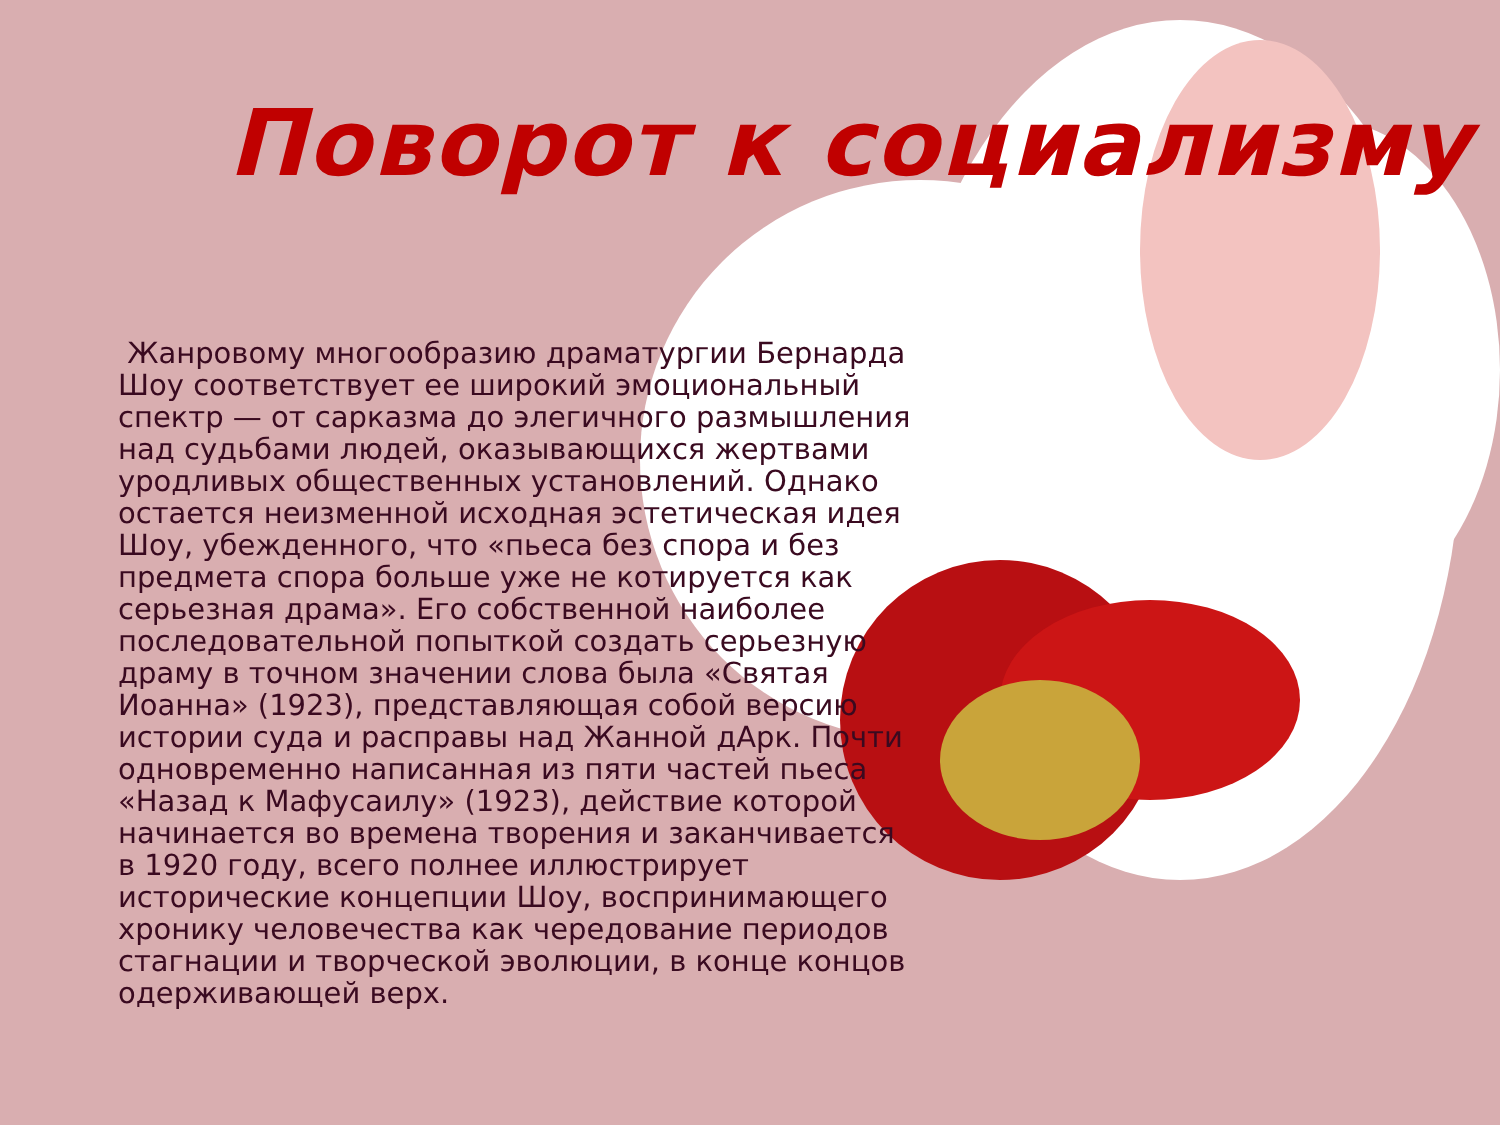Поворот к социализму
Жанровому многообразию драматургии Бернарда Шоу соответствует ее широкий эмоциональный спектр — от сарказма до элегичного размышления над судьбами людей, оказывающихся жертвами уродливых общественных установлений. Однако остается неизменной исходная эстетическая идея Шоу, убежденного, что «пьеса без спора и без предмета спора больше уже не котируется как серьезная драма». Его собственной наиболее последовательной попыткой создать серьезную драму в точном значении слова была «Святая Иоанна» (1923), представляющая собой версию истории суда и расправы над Жанной дАрк. Почти одновременно написанная из пяти частей пьеса «Назад к Мафусаилу» (1923), действие которой начинается во времена творения и заканчивается в 1920 году, всего полнее иллюстрирует исторические концепции Шоу, воспринимающего хронику человечества как чередование периодов стагнации и творческой эволюции, в конце концов одерживающей верх.